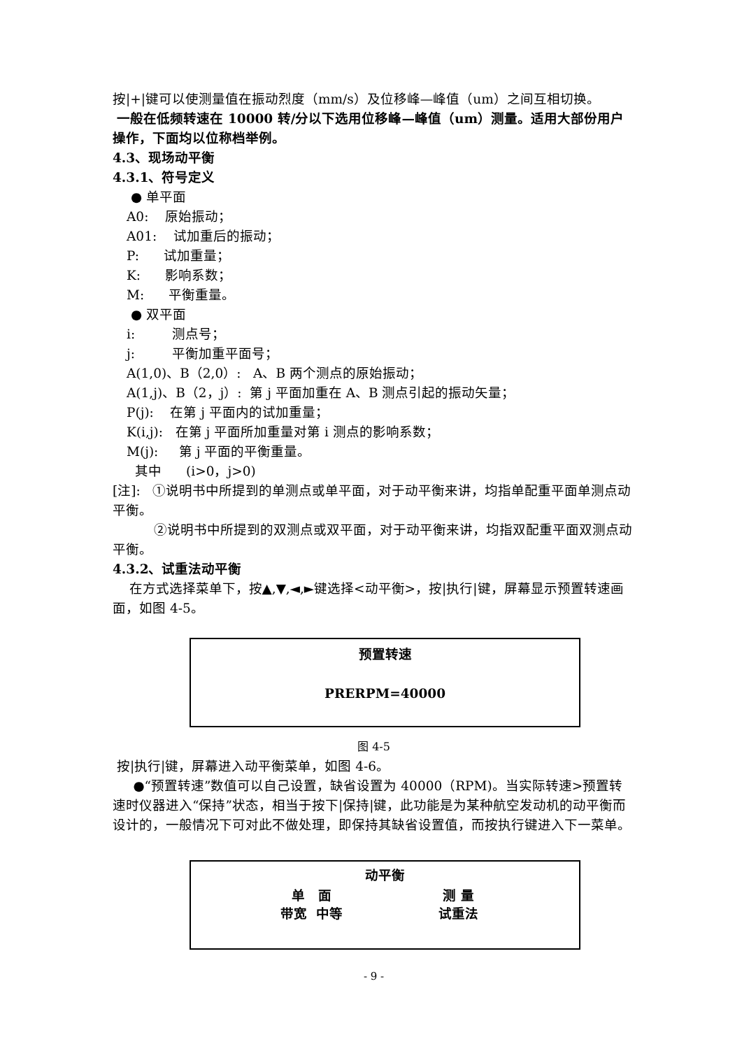按|+|键可以使测量值在振动烈度（mm/s）及位移峰—峰值（um）之间互相切换。
一般在低频转速在 10000 转/分以下选用位移峰—峰值（um）测量。适用大部份用户操作，下面均以位称档举例。
4.3、现场动平衡
4.3.1、符号定义
● 单平面
A0: 原始振动；
A01: 试加重后的振动；
P: 试加重量；
K: 影响系数；
M: 平衡重量。
● 双平面
i: 测点号；
j: 平衡加重平面号；
A(1,0)、B（2,0）: A、B 两个测点的原始振动；
A(1,j)、B（2，j）: 第 j 平面加重在 A、B 测点引起的振动矢量；
P(j): 在第 j 平面内的试加重量；
K(i,j): 在第 j 平面所加重量对第 i 测点的影响系数；
M(j): 第 j 平面的平衡重量。
其中 (i>0，j>0)
[注]: ①说明书中所提到的单测点或单平面，对于动平衡来讲，均指单配重平面单测点动平衡。
②说明书中所提到的双测点或双平面，对于动平衡来讲，均指双配重平面双测点动平衡。
4.3.2、试重法动平衡
在方式选择菜单下，按▲,▼,◄,►键选择<动平衡>，按|执行|键，屏幕显示预置转速画面，如图 4-5。
预置转速
PRERPM=40000
图 4-5
按|执行|键，屏幕进入动平衡菜单，如图 4-6。
●“预置转速”数值可以自己设置，缺省设置为 40000（RPM)。当实际转速>预置转速时仪器进入“保持”状态，相当于按下|保持|键，此功能是为某种航空发动机的动平衡而设计的，一般情况下可对此不做处理，即保持其缺省设置值，而按执行键进入下一菜单。
动平衡
单 面 测 量
带宽 中等 试重法
- 9 -